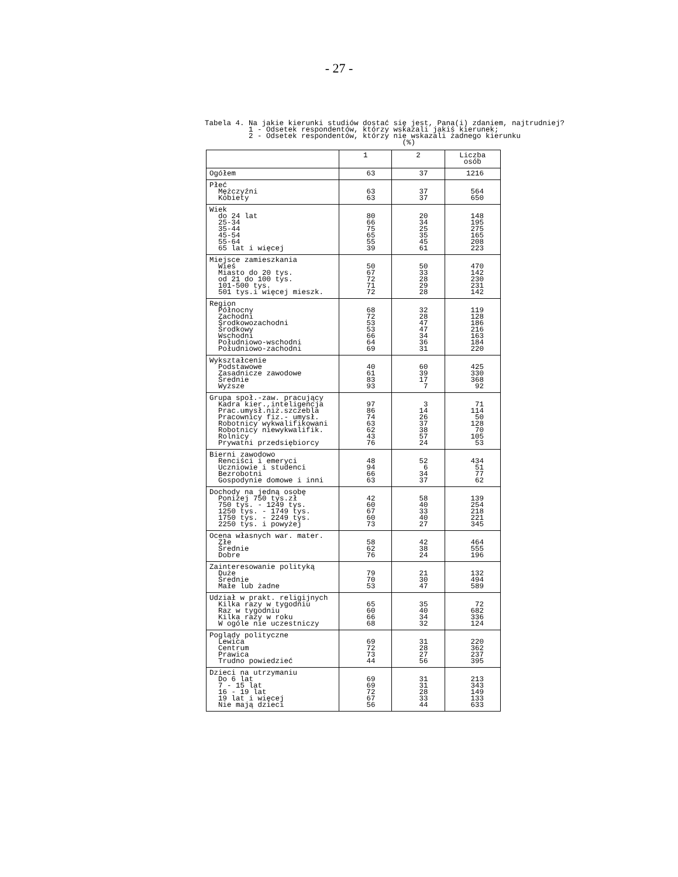- 27 -
Tabela 4. Na jakie kierunki studiów dostać się jest, Pana(i) zdaniem, najtrudniej? 1 - Odsetek respondentów, którzy wskazali jakiś kierunek; 2 - Odsetek respondentów, którzy nie wskazali żadnego kierunku (%)
| | 1 | 2 | Liczba osób |
| --- | --- | --- | --- |
| Ogółem | 63 | 37 | 1216 |
| Płeć Mężczyźni Kobiety | 63 63 | 37 37 | 564 650 |
| Wiek do 24 lat 25-34 35-44 45-54 55-64 65 lat i więcej | 80 66 75 65 55 39 | 20 34 25 35 45 61 | 148 195 275 165 208 223 |
| Miejsce zamieszkania Wieś Miasto do 20 tys. od 21 do 100 tys. 101-500 tys. 501 tys.i więcej mieszk. | 50 67 72 71 72 | 50 33 28 29 28 | 470 142 230 231 142 |
| Region Północny Zachodni Środkowozachodni Środkowy Wschodni Południowo-wschodni Południowo-zachodni | 68 72 53 53 66 64 69 | 32 28 47 47 34 36 31 | 119 128 186 216 163 184 220 |
| Wykształcenie Podstawowe Zasadnicze zawodowe Średnie Wyższe | 40 61 83 93 | 60 39 17 7 | 425 330 368 92 |
| Grupa społ.-zaw. pracujący Kadra kier.,inteligencja Prac.umysł.niż.szczebla Pracownicy fiz.- umysł. Robotnicy wykwalifikowani Robotnicy niewykwalifik. Rolnicy Prywatni przedsiębiorcy | 97 86 74 63 62 43 76 | 3 14 26 37 38 57 24 | 71 114 50 128 70 105 53 |
| Bierni zawodowo Renciści i emeryci Uczniowie i studenci Bezrobotni Gospodynie domowe i inni | 48 94 66 63 | 52 6 34 37 | 434 51 77 62 |
| Dochody na jedną osobę Poniżej 750 tys.zł 750 tys. - 1249 tys. 1250 tys. - 1749 tys. 1750 tys. - 2249 tys. 2250 tys. i powyżej | 42 60 67 60 73 | 58 40 33 40 27 | 139 254 218 221 345 |
| Ocena własnych war. mater. Złe Średnie Dobre | 58 62 76 | 42 38 24 | 464 555 196 |
| Zainteresowanie polityką Duże Średnie Małe lub żadne | 79 70 53 | 21 30 47 | 132 494 589 |
| Udział w prakt. religijnych Kilka razy w tygodniu Raz w tygodniu Kilka razy w roku W ogóle nie uczestniczy | 65 60 66 68 | 35 40 34 32 | 72 682 336 124 |
| Poglądy polityczne Lewica Centrum Prawica Trudno powiedzieć | 69 72 73 44 | 31 28 27 56 | 220 362 237 395 |
| Dzieci na utrzymaniu Do 6 lat 7 - 15 lat 16 - 19 lat 19 lat i więcej Nie mają dzieci | 69 69 72 67 56 | 31 31 28 33 44 | 213 343 149 133 633 |